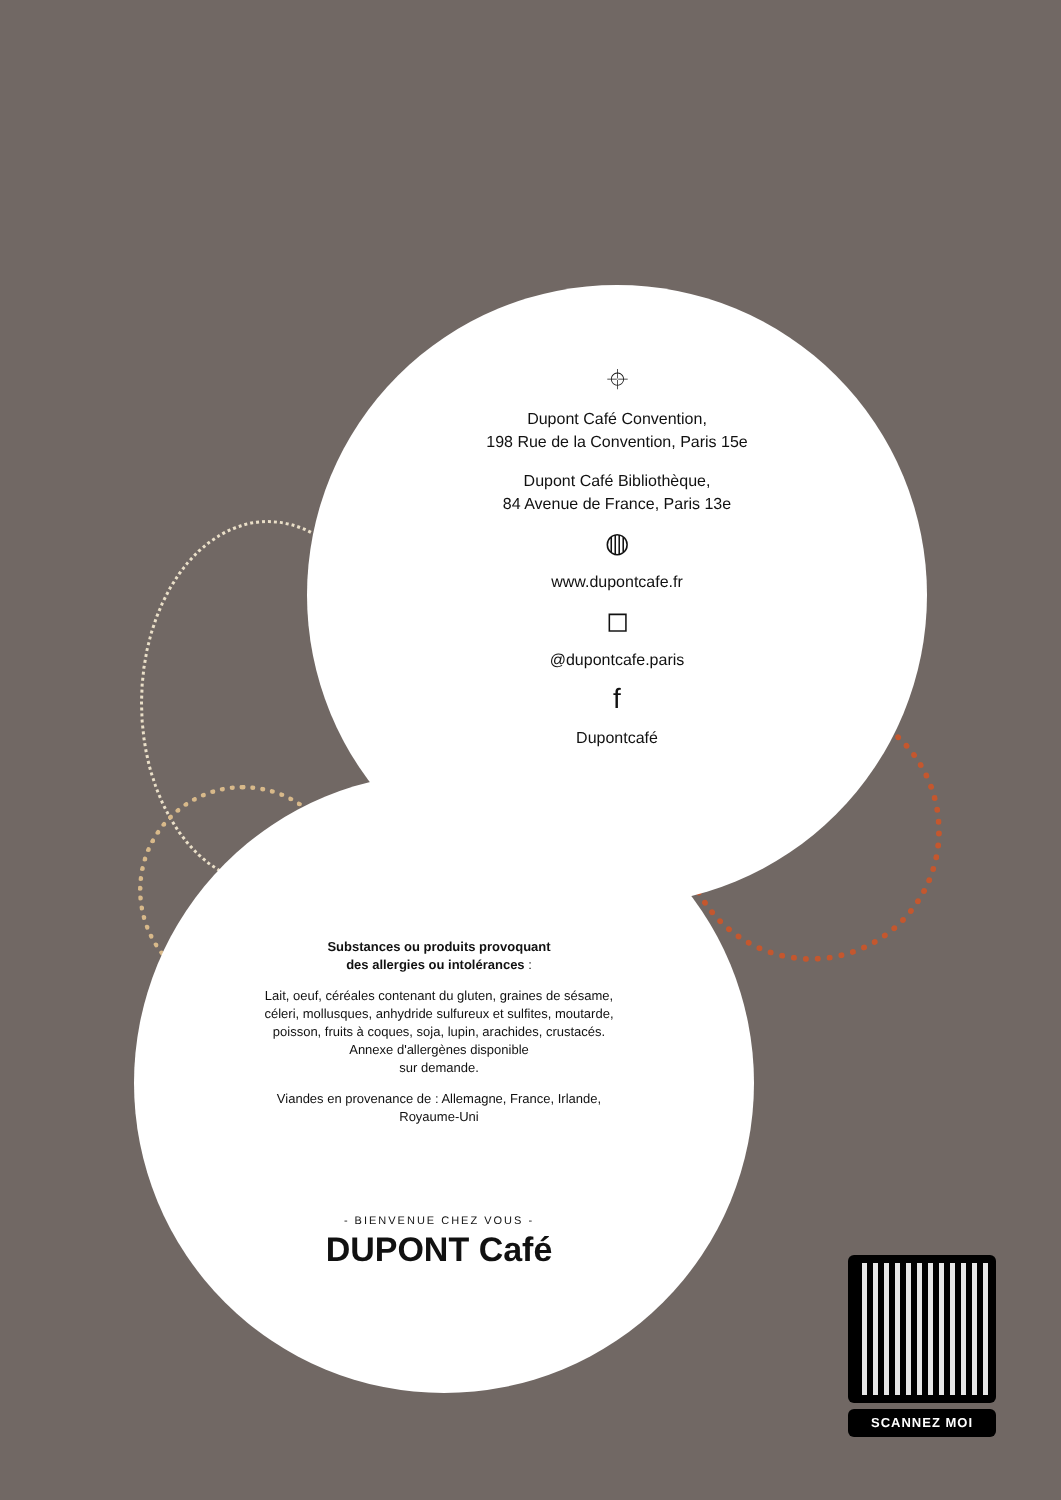⌖
Dupont Café Convention,
198 Rue de la Convention, Paris 15e
Dupont Café Bibliothèque,
84 Avenue de France, Paris 13e
◍
www.dupontcafe.fr
◻
@dupontcafe.paris
f
Dupontcafé
Substances ou produits provoquant
des allergies ou intolérances :
Lait, oeuf, céréales contenant du gluten, graines de sésame, céleri, mollusques, anhydride sulfureux et sulfites, moutarde, poisson, fruits à coques, soja, lupin, arachides, crustacés.
Annexe d'allergènes disponible
sur demande.
Viandes en provenance de : Allemagne, France, Irlande, Royaume-Uni
- BIENVENUE CHEZ VOUS -
DUPONT Café
SCANNEZ MOI